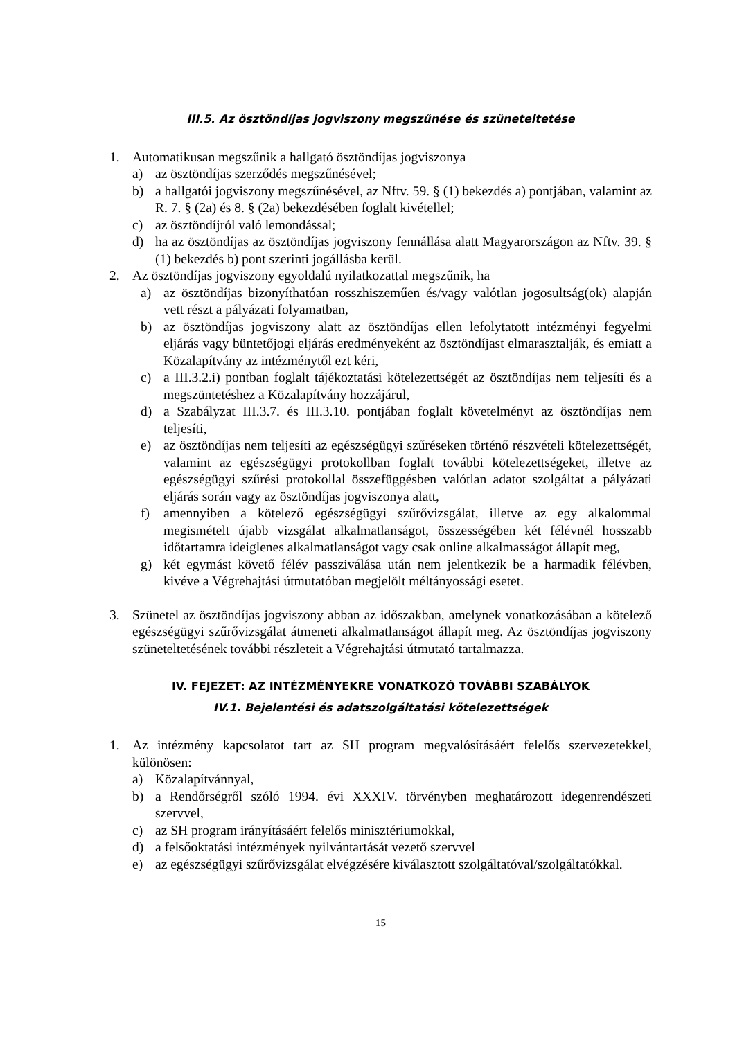III.5. Az ösztöndíjas jogviszony megszűnése és szüneteltetése
1. Automatikusan megszűnik a hallgató ösztöndíjas jogviszonya
a) az ösztöndíjas szerződés megszűnésével;
b) a hallgatói jogviszony megszűnésével, az Nftv. 59. § (1) bekezdés a) pontjában, valamint az R. 7. § (2a) és 8. § (2a) bekezdésében foglalt kivétellel;
c) az ösztöndíjról való lemondással;
d) ha az ösztöndíjas az ösztöndíjas jogviszony fennállása alatt Magyarországon az Nftv. 39. § (1) bekezdés b) pont szerinti jogállásba kerül.
2. Az ösztöndíjas jogviszony egyoldalú nyilatkozattal megszűnik, ha
a) az ösztöndíjas bizonyíthatóan rosszhiszeműen és/vagy valótlan jogosultság(ok) alapján vett részt a pályázati folyamatban,
b) az ösztöndíjas jogviszony alatt az ösztöndíjas ellen lefolytatott intézményi fegyelmi eljárás vagy büntetőjogi eljárás eredményeként az ösztöndíjast elmarasztalják, és emiatt a Közalapítvány az intézménytől ezt kéri,
c) a III.3.2.i) pontban foglalt tájékoztatási kötelezettségét az ösztöndíjas nem teljesíti és a megszüntetéshez a Közalapítvány hozzájárul,
d) a Szabályzat III.3.7. és III.3.10. pontjában foglalt követelményt az ösztöndíjas nem teljesíti,
e) az ösztöndíjas nem teljesíti az egészségügyi szűréseken történő részvételi kötelezettségét, valamint az egészségügyi protokollban foglalt további kötelezettségeket, illetve az egészségügyi szűrési protokollal összefüggésben valótlan adatot szolgáltat a pályázati eljárás során vagy az ösztöndíjas jogviszonya alatt,
f) amennyiben a kötelező egészségügyi szűrővizsgálat, illetve az egy alkalommal megismételt újabb vizsgálat alkalmatlanságot, összességében két félévnél hosszabb időtartamra ideiglenes alkalmatlanságot vagy csak online alkalmasságot állapít meg,
g) két egymást követő félév passziválása után nem jelentkezik be a harmadik félévben, kivéve a Végrehajtási útmutatóban megjelölt méltányossági esetet.
3. Szünetel az ösztöndíjas jogviszony abban az időszakban, amelynek vonatkozásában a kötelező egészségügyi szűrővizsgálat átmeneti alkalmatlanságot állapít meg. Az ösztöndíjas jogviszony szüneteltetésének további részleteit a Végrehajtási útmutató tartalmazza.
IV. FEJEZET: AZ INTÉZMÉNYEKRE VONATKOZÓ TOVÁBBI SZABÁLYOK
IV.1. Bejelentési és adatszolgáltatási kötelezettségek
1. Az intézmény kapcsolatot tart az SH program megvalósításáért felelős szervezetekkel, különösen:
a) Közalapítvánnyal,
b) a Rendőrségről szóló 1994. évi XXXIV. törvényben meghatározott idegenrendészeti szervvel,
c) az SH program irányításáért felelős minisztériumokkal,
d) a felsőoktatási intézmények nyilvántartását vezető szervvel
e) az egészségügyi szűrővizsgálat elvégzésére kiválasztott szolgáltatóval/szolgáltatókkal.
15